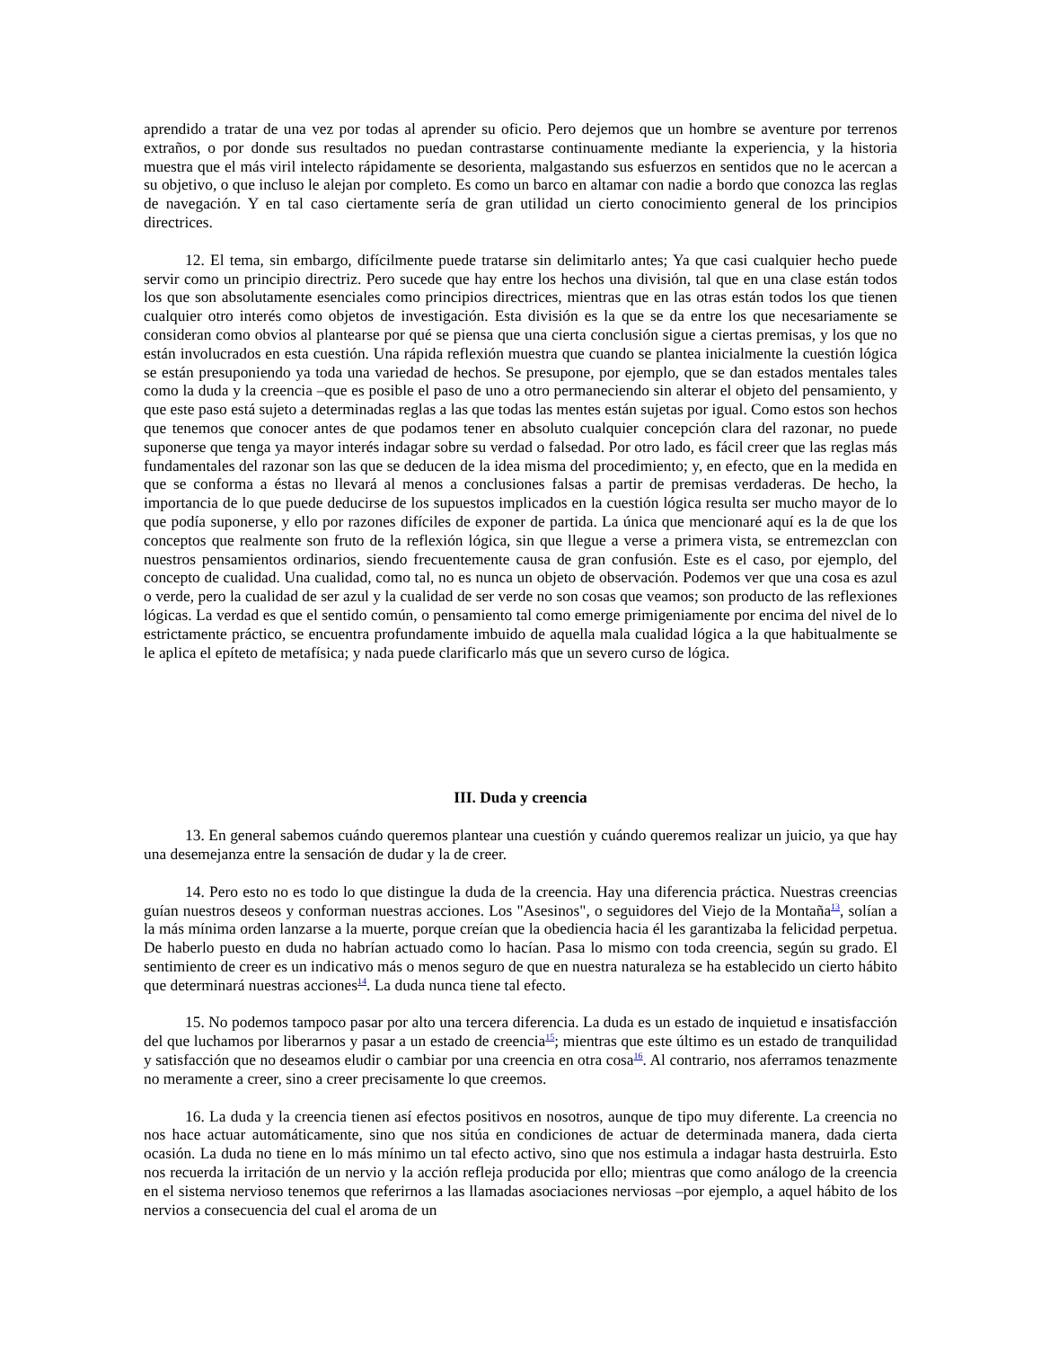aprendido a tratar de una vez por todas al aprender su oficio. Pero dejemos que un hombre se aventure por terrenos extraños, o por donde sus resultados no puedan contrastarse continuamente mediante la experiencia, y la historia muestra que el más viril intelecto rápidamente se desorienta, malgastando sus esfuerzos en sentidos que no le acercan a su objetivo, o que incluso le alejan por completo. Es como un barco en altamar con nadie a bordo que conozca las reglas de navegación. Y en tal caso ciertamente sería de gran utilidad un cierto conocimiento general de los principios directrices.
12. El tema, sin embargo, difícilmente puede tratarse sin delimitarlo antes; Ya que casi cualquier hecho puede servir como un principio directriz. Pero sucede que hay entre los hechos una división, tal que en una clase están todos los que son absolutamente esenciales como principios directrices, mientras que en las otras están todos los que tienen cualquier otro interés como objetos de investigación. Esta división es la que se da entre los que necesariamente se consideran como obvios al plantearse por qué se piensa que una cierta conclusión sigue a ciertas premisas, y los que no están involucrados en esta cuestión. Una rápida reflexión muestra que cuando se plantea inicialmente la cuestión lógica se están presuponiendo ya toda una variedad de hechos. Se presupone, por ejemplo, que se dan estados mentales tales como la duda y la creencia –que es posible el paso de uno a otro permaneciendo sin alterar el objeto del pensamiento, y que este paso está sujeto a determinadas reglas a las que todas las mentes están sujetas por igual. Como estos son hechos que tenemos que conocer antes de que podamos tener en absoluto cualquier concepción clara del razonar, no puede suponerse que tenga ya mayor interés indagar sobre su verdad o falsedad. Por otro lado, es fácil creer que las reglas más fundamentales del razonar son las que se deducen de la idea misma del procedimiento; y, en efecto, que en la medida en que se conforma a éstas no llevará al menos a conclusiones falsas a partir de premisas verdaderas. De hecho, la importancia de lo que puede deducirse de los supuestos implicados en la cuestión lógica resulta ser mucho mayor de lo que podía suponerse, y ello por razones difíciles de exponer de partida. La única que mencionaré aquí es la de que los conceptos que realmente son fruto de la reflexión lógica, sin que llegue a verse a primera vista, se entremezclan con nuestros pensamientos ordinarios, siendo frecuentemente causa de gran confusión. Este es el caso, por ejemplo, del concepto de cualidad. Una cualidad, como tal, no es nunca un objeto de observación. Podemos ver que una cosa es azul o verde, pero la cualidad de ser azul y la cualidad de ser verde no son cosas que veamos; son producto de las reflexiones lógicas. La verdad es que el sentido común, o pensamiento tal como emerge primigeniamente por encima del nivel de lo estrictamente práctico, se encuentra profundamente imbuido de aquella mala cualidad lógica a la que habitualmente se le aplica el epíteto de metafísica; y nada puede clarificarlo más que un severo curso de lógica.
III. Duda y creencia
13. En general sabemos cuándo queremos plantear una cuestión y cuándo queremos realizar un juicio, ya que hay una desemejanza entre la sensación de dudar y la de creer.
14. Pero esto no es todo lo que distingue la duda de la creencia. Hay una diferencia práctica. Nuestras creencias guían nuestros deseos y conforman nuestras acciones. Los "Asesinos", o seguidores del Viejo de la Montaña<sup>13</sup>, solían a la más mínima orden lanzarse a la muerte, porque creían que la obediencia hacia él les garantizaba la felicidad perpetua. De haberlo puesto en duda no habrían actuado como lo hacían. Pasa lo mismo con toda creencia, según su grado. El sentimiento de creer es un indicativo más o menos seguro de que en nuestra naturaleza se ha establecido un cierto hábito que determinará nuestras acciones<sup>14</sup>. La duda nunca tiene tal efecto.
15. No podemos tampoco pasar por alto una tercera diferencia. La duda es un estado de inquietud e insatisfacción del que luchamos por liberarnos y pasar a un estado de creencia<sup>15</sup>; mientras que este último es un estado de tranquilidad y satisfacción que no deseamos eludir o cambiar por una creencia en otra cosa<sup>16</sup>. Al contrario, nos aferramos tenazmente no meramente a creer, sino a creer precisamente lo que creemos.
16. La duda y la creencia tienen así efectos positivos en nosotros, aunque de tipo muy diferente. La creencia no nos hace actuar automáticamente, sino que nos sitúa en condiciones de actuar de determinada manera, dada cierta ocasión. La duda no tiene en lo más mínimo un tal efecto activo, sino que nos estimula a indagar hasta destruirla. Esto nos recuerda la irritación de un nervio y la acción refleja producida por ello; mientras que como análogo de la creencia en el sistema nervioso tenemos que referirnos a las llamadas asociaciones nerviosas –por ejemplo, a aquel hábito de los nervios a consecuencia del cual el aroma de un